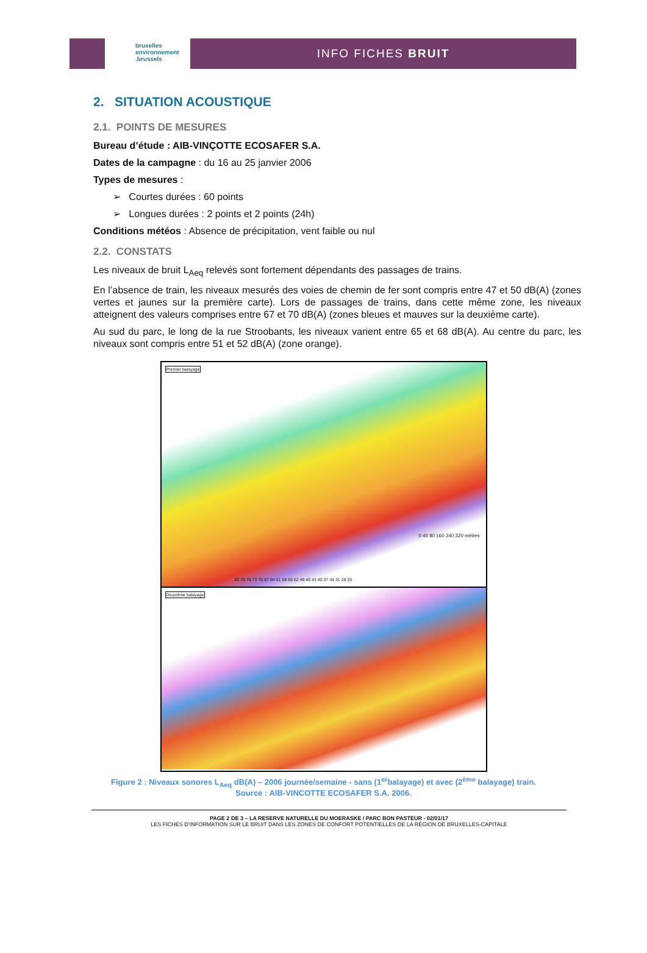bruxelles
environnement
.brussels
INFO FICHES BRUIT
2. SITUATION ACOUSTIQUE
2.1. POINTS DE MESURES
Bureau d’étude : AIB-VINÇOTTE ECOSAFER S.A.
Dates de la campagne : du 16 au 25 janvier 2006
Types de mesures :
➢ Courtes durées : 60 points
➢ Longues durées : 2 points et 2 points (24h)
Conditions météos : Absence de précipitation, vent faible ou nul
2.2. CONSTATS
Les niveaux de bruit L<sub>Aeq</sub> relevés sont fortement dépendants des passages de trains.
En l’absence de train, les niveaux mesurés des voies de chemin de fer sont compris entre 47 et 50 dB(A) (zones vertes et jaunes sur la première carte). Lors de passages de trains, dans cette même zone, les niveaux atteignent des valeurs comprises entre 67 et 70 dB(A) (zones bleues et mauves sur la deuxième carte).
Au sud du parc, le long de la rue Stroobants, les niveaux varient entre 65 et 68 dB(A). Au centre du parc, les niveaux sont compris entre 51 et 52 dB(A) (zone orange).
Premier balayage
0 40 80 160 240 320 mètres
82 79 76 73 70 67 64 61 58 55 52 49 46 43 40 37 34 31 28 25
Deuxième balayage
Figure 2 : Niveaux sonores L<sub>Aeq</sub> dB(A) – 2006 journée/semaine - sans (1<sup>er</sup>balayage) et avec (2<sup>ème</sup> balayage) train.
Source : AIB-VINCOTTE ECOSAFER S.A. 2006.
PAGE 2 DE 3 – LA RESERVE NATURELLE DU MOERASKE / PARC BON PASTEUR - 02/01/17
LES FICHES D’INFORMATION SUR LE BRUIT DANS LES ZONES DE CONFORT POTENTIELLES DE LA RÉGION DE BRUXELLES-CAPITALE